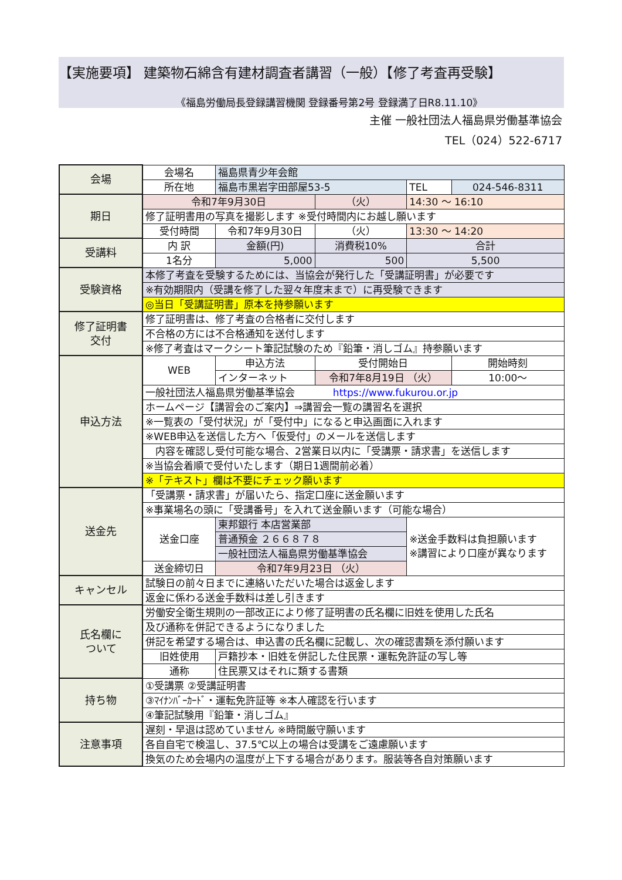【実施要項】 建築物石綿含有建材調査者講習（一般）【修了考査再受験】
《福島労働局長登録講習機関 登録番号第2号 登録満了日R8.11.10》
主催 一般社団法人福島県労働基準協会
TEL（024）522-6717
| 会場 | 会場名 | 福島県青少年会館 | | | | |
| | 所在地 | 福島市黒岩字田部屋53-5 | | | TEL | 024-546-8311 |
| 期日 | 令和7年9月30日 | | （火） | 14:30 〜 16:10 | | |
| | 修了証明書用の写真を撮影します ※受付時間内にお越し願います | | | | | |
| | 受付時間 | 令和7年9月30日 | （火） | 13:30 〜 14:20 | | |
| 受講料 | 内 訳 | 金額(円) | 消費税10% | 合計 | | |
| | 1名分 | 5,000 | 500 | 5,500 | | |
| 受験資格 | 本修了考査を受験するためには、当協会が発行した「受講証明書」が必要です | | | | | |
| | ※有効期限内（受講を修了した翌々年度末まで）に再受験できます | | | | | |
| | ◎当日「受講証明書」原本を持参願います | | | | | |
| 修了証明書 交付 | 修了証明書は、修了考査の合格者に交付します | | | | | |
| | 不合格の方には不合格通知を送付します | | | | | |
| | ※修了考査はマークシート筆記試験のため『鉛筆・消しゴム』持参願います | | | | | |
| 申込方法 | WEB | 申込方法 | 受付開始日 | | | 開始時刻 |
| | | インターネット | 令和7年8月19日 （火） | | | 10:00〜 |
| | 一般社団法人福島県労働基準協会 https://www.fukurou.or.jp | | | | | |
| | ホームページ【講習会のご案内】⇒講習会一覧の講習名を選択 | | | | | |
| | ※一覧表の「受付状況」が「受付中」になると申込画面に入れます | | | | | |
| | ※WEB申込を送信した方へ「仮受付」のメールを送信します | | | | | |
| | 内容を確認し受付可能な場合、2営業日以内に「受講票・請求書」を送信します | | | | | |
| | ※当協会着順で受付いたします（期日1週間前必着） | | | | | |
| | ※「テキスト」欄は不要にチェック願います | | | | | |
| 送金先 | 「受講票・請求書」が届いたら、指定口座に送金願います | | | | | |
| | ※事業場名の頭に「受講番号」を入れて送金願います（可能な場合） | | | | | |
| | 送金口座 | 東邦銀行 本店営業部 | | ※送金手数料は負担願います ※講習により口座が異なります | | |
| | | 普通預金 ２６６８７８ | | | | |
| | | 一般社団法人福島県労働基準協会 | | | | |
| | 送金締切日 | 令和7年9月23日 （火） | | | | |
| キャンセル | 試験日の前々日までに連絡いただいた場合は返金します | | | | | |
| | 返金に係わる送金手数料は差し引きます | | | | | |
| 氏名欄に ついて | 労働安全衛生規則の一部改正により修了証明書の氏名欄に旧姓を使用した氏名 | | | | | |
| | 及び通称を併記できるようになりました | | | | | |
| | 併記を希望する場合は、申込書の氏名欄に記載し、次の確認書類を添付願います | | | | | |
| | 旧姓使用 | 戸籍抄本・旧姓を併記した住民票・運転免許証の写し等 | | | | |
| | 通称 | 住民票又はそれに類する書類 | | | | |
| 持ち物 | ①受講票 ②受講証明書 | | | | | |
| | ③ﾏｲﾅﾝﾊﾞｰｶｰﾄﾞ・運転免許証等 ※本人確認を行います | | | | | |
| | ④筆記試験用『鉛筆・消しゴム』 | | | | | |
| 注意事項 | 遅刻・早退は認めていません ※時間厳守願います | | | | | |
| | 各自自宅で検温し、37.5℃以上の場合は受講をご遠慮願います | | | | | |
| | 換気のため会場内の温度が上下する場合があります。服装等各自対策願います | | | | | |